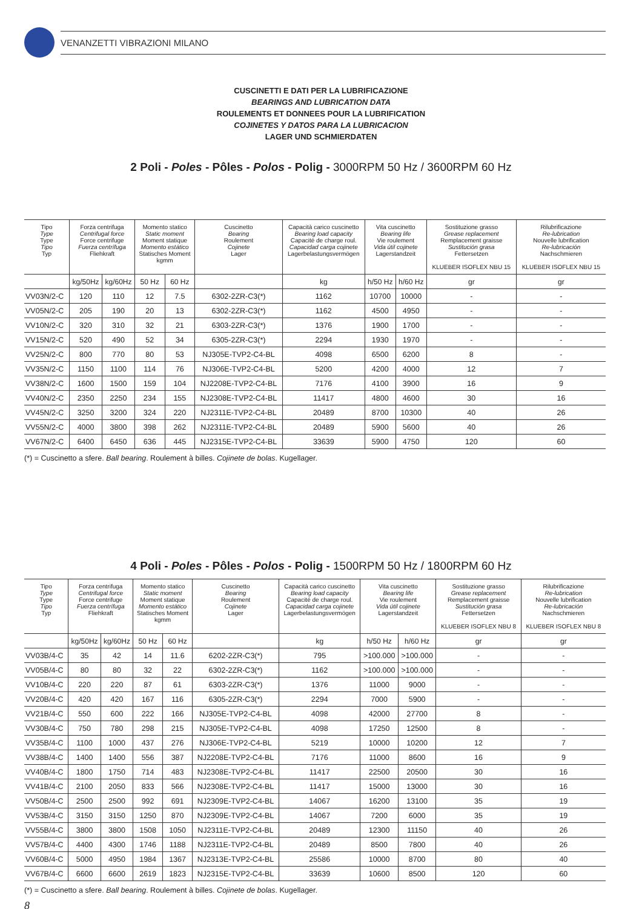VENANZETTI VIBRAZIONI MILANO
CUSCINETTI E DATI PER LA LUBRIFICAZIONE
BEARINGS AND LUBRICATION DATA
ROULEMENTS ET DONNEES POUR LA LUBRIFICATION
COJINETES Y DATOS PARA LA LUBRICACION
LAGER UND SCHMIERDATEN
2 Poli - Poles - Pôles - Polos - Polig - 3000RPM 50 Hz / 3600RPM 60 Hz
| Tipo Type Type Tipo Typ | Forza centrifuga Centrifugal force Force centrifuge Fuerza centrífuga Fliehkraft | | Momento statico Static moment Moment statique Momento estático Statisches Moment kgmm | | Cuscinetto Bearing Roulement Cojinete Lager | Capacità carico cuscinetto Bearing load capacity Capacité de charge roul. Capacidad carga cojinete Lagerbelastungsvermögen | Vita cuscinetto Bearing life Vie roulement Vida útil cojinete Lagerstandzeit | | Sostituzione grasso Grease replacement Remplacement graisse Sustitución grasa Fettersetzen KLUEBER ISOFLEX NBU 15 | Rilubrificazione Re-lubrication Nouvelle lubrification Re-lubricación Nachschmieren KLUEBER ISOFLEX NBU 15 |
| --- | --- | --- | --- | --- | --- | --- | --- | --- | --- | --- |
| | kg/50Hz | kg/60Hz | 50 Hz | 60 Hz | | kg | h/50 Hz | h/60 Hz | gr | gr |
| VV03N/2-C | 120 | 110 | 12 | 7.5 | 6302-2ZR-C3(*) | 1162 | 10700 | 10000 | - | - |
| VV05N/2-C | 205 | 190 | 20 | 13 | 6302-2ZR-C3(*) | 1162 | 4500 | 4950 | - | - |
| VV10N/2-C | 320 | 310 | 32 | 21 | 6303-2ZR-C3(*) | 1376 | 1900 | 1700 | - | - |
| VV15N/2-C | 520 | 490 | 52 | 34 | 6305-2ZR-C3(*) | 2294 | 1930 | 1970 | - | - |
| VV25N/2-C | 800 | 770 | 80 | 53 | NJ305E-TVP2-C4-BL | 4098 | 6500 | 6200 | 8 | - |
| VV35N/2-C | 1150 | 1100 | 114 | 76 | NJ306E-TVP2-C4-BL | 5200 | 4200 | 4000 | 12 | 7 |
| VV38N/2-C | 1600 | 1500 | 159 | 104 | NJ2208E-TVP2-C4-BL | 7176 | 4100 | 3900 | 16 | 9 |
| VV40N/2-C | 2350 | 2250 | 234 | 155 | NJ2308E-TVP2-C4-BL | 11417 | 4800 | 4600 | 30 | 16 |
| VV45N/2-C | 3250 | 3200 | 324 | 220 | NJ2311E-TVP2-C4-BL | 20489 | 8700 | 10300 | 40 | 26 |
| VV55N/2-C | 4000 | 3800 | 398 | 262 | NJ2311E-TVP2-C4-BL | 20489 | 5900 | 5600 | 40 | 26 |
| VV67N/2-C | 6400 | 6450 | 636 | 445 | NJ2315E-TVP2-C4-BL | 33639 | 5900 | 4750 | 120 | 60 |
(*) = Cuscinetto a sfere. Ball bearing. Roulement à billes. Cojinete de bolas. Kugellager.
4 Poli - Poles - Pôles - Polos - Polig - 1500RPM 50 Hz / 1800RPM 60 Hz
| Tipo Type Type Tipo Typ | Forza centrifuga Centrifugal force Force centrifuge Fuerza centrífuga Fliehkraft | | Momento statico Static moment Moment statique Momento estático Statisches Moment kgmm | | Cuscinetto Bearing Roulement Cojinete Lager | Capacità carico cuscinetto Bearing load capacity Capacité de charge roul. Capacidad carga cojinete Lagerbelastungsvermögen | Vita cuscinetto Bearing life Vie roulement Vida útil cojinete Lagerstandzeit | | Sostituzione grasso Grease replacement Remplacement graisse Sustitución grasa Fettersetzen KLUEBER ISOFLEX NBU 8 | Rilubrificazione Re-lubrication Nouvelle lubrification Re-lubricación Nachschmieren KLUEBER ISOFLEX NBU 8 |
| --- | --- | --- | --- | --- | --- | --- | --- | --- | --- | --- |
| | kg/50Hz | kg/60Hz | 50 Hz | 60 Hz | | kg | h/50 Hz | h/60 Hz | gr | gr |
| VV03B/4-C | 35 | 42 | 14 | 11.6 | 6202-2ZR-C3(*) | 795 | >100.000 | >100.000 | - | - |
| VV05B/4-C | 80 | 80 | 32 | 22 | 6302-2ZR-C3(*) | 1162 | >100.000 | >100.000 | - | - |
| VV10B/4-C | 220 | 220 | 87 | 61 | 6303-2ZR-C3(*) | 1376 | 11000 | 9000 | - | - |
| VV20B/4-C | 420 | 420 | 167 | 116 | 6305-2ZR-C3(*) | 2294 | 7000 | 5900 | - | - |
| VV21B/4-C | 550 | 600 | 222 | 166 | NJ305E-TVP2-C4-BL | 4098 | 42000 | 27700 | 8 | - |
| VV30B/4-C | 750 | 780 | 298 | 215 | NJ305E-TVP2-C4-BL | 4098 | 17250 | 12500 | 8 | - |
| VV35B/4-C | 1100 | 1000 | 437 | 276 | NJ306E-TVP2-C4-BL | 5219 | 10000 | 10200 | 12 | 7 |
| VV38B/4-C | 1400 | 1400 | 556 | 387 | NJ2208E-TVP2-C4-BL | 7176 | 11000 | 8600 | 16 | 9 |
| VV40B/4-C | 1800 | 1750 | 714 | 483 | NJ2308E-TVP2-C4-BL | 11417 | 22500 | 20500 | 30 | 16 |
| VV41B/4-C | 2100 | 2050 | 833 | 566 | NJ2308E-TVP2-C4-BL | 11417 | 15000 | 13000 | 30 | 16 |
| VV50B/4-C | 2500 | 2500 | 992 | 691 | NJ2309E-TVP2-C4-BL | 14067 | 16200 | 13100 | 35 | 19 |
| VV53B/4-C | 3150 | 3150 | 1250 | 870 | NJ2309E-TVP2-C4-BL | 14067 | 7200 | 6000 | 35 | 19 |
| VV55B/4-C | 3800 | 3800 | 1508 | 1050 | NJ2311E-TVP2-C4-BL | 20489 | 12300 | 11150 | 40 | 26 |
| VV57B/4-C | 4400 | 4300 | 1746 | 1188 | NJ2311E-TVP2-C4-BL | 20489 | 8500 | 7800 | 40 | 26 |
| VV60B/4-C | 5000 | 4950 | 1984 | 1367 | NJ2313E-TVP2-C4-BL | 25586 | 10000 | 8700 | 80 | 40 |
| VV67B/4-C | 6600 | 6600 | 2619 | 1823 | NJ2315E-TVP2-C4-BL | 33639 | 10600 | 8500 | 120 | 60 |
(*) = Cuscinetto a sfere. Ball bearing. Roulement à billes. Cojinete de bolas. Kugellager.
8